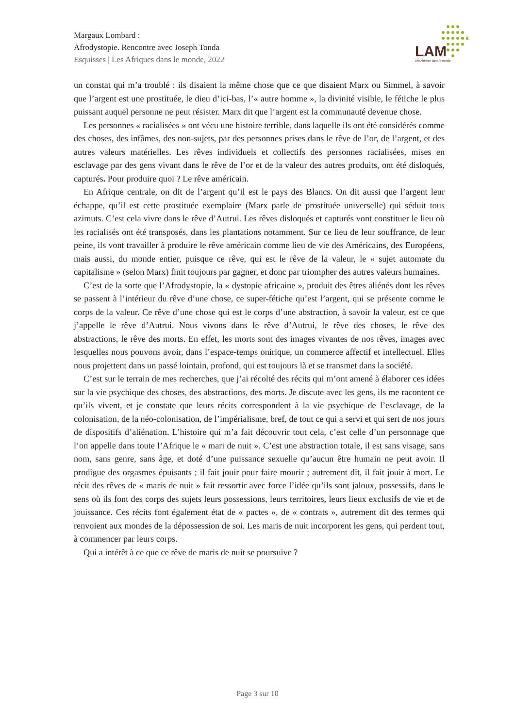Margaux Lombard :
Afrodystopie. Rencontre avec Joseph Tonda
Esquisses | Les Afriques dans le monde, 2022
LAM
Les Afriques dans le monde
un constat qui m’a troublé : ils disaient la même chose que ce que disaient Marx ou Simmel, à savoir que l’argent est une prostituée, le dieu d’ici-bas, l’« autre homme », la divinité visible, le fétiche le plus puissant auquel personne ne peut résister. Marx dit que l’argent est la communauté devenue chose.
Les personnes « racialisées » ont vécu une histoire terrible, dans laquelle ils ont été considérés comme des choses, des infâmes, des non-sujets, par des personnes prises dans le rêve de l’or, de l’argent, et des autres valeurs matérielles. Les rêves individuels et collectifs des personnes racialisées, mises en esclavage par des gens vivant dans le rêve de l’or et de la valeur des autres produits, ont été disloqués, capturés. Pour produire quoi ? Le rêve américain.
En Afrique centrale, on dit de l’argent qu’il est le pays des Blancs. On dit aussi que l’argent leur échappe, qu’il est cette prostituée exemplaire (Marx parle de prostituée universelle) qui séduit tous azimuts. C’est cela vivre dans le rêve d’Autrui. Les rêves disloqués et capturés vont constituer le lieu où les racialisés ont été transposés, dans les plantations notamment. Sur ce lieu de leur souffrance, de leur peine, ils vont travailler à produire le rêve américain comme lieu de vie des Américains, des Européens, mais aussi, du monde entier, puisque ce rêve, qui est le rêve de la valeur, le « sujet automate du capitalisme » (selon Marx) finit toujours par gagner, et donc par triompher des autres valeurs humaines.
C’est de la sorte que l’Afrodystopie, la « dystopie africaine », produit des êtres aliénés dont les rêves se passent à l’intérieur du rêve d’une chose, ce super-fétiche qu’est l’argent, qui se présente comme le corps de la valeur. Ce rêve d’une chose qui est le corps d’une abstraction, à savoir la valeur, est ce que j’appelle le rêve d’Autrui. Nous vivons dans le rêve d’Autrui, le rêve des choses, le rêve des abstractions, le rêve des morts. En effet, les morts sont des images vivantes de nos rêves, images avec lesquelles nous pouvons avoir, dans l’espace-temps onirique, un commerce affectif et intellectuel. Elles nous projettent dans un passé lointain, profond, qui est toujours là et se transmet dans la société.
C’est sur le terrain de mes recherches, que j’ai récolté des récits qui m’ont amené à élaborer ces idées sur la vie psychique des choses, des abstractions, des morts. Je discute avec les gens, ils me racontent ce qu’ils vivent, et je constate que leurs récits correspondent à la vie psychique de l’esclavage, de la colonisation, de la néo-colonisation, de l’impérialisme, bref, de tout ce qui a servi et qui sert de nos jours de dispositifs d’aliénation. L’histoire qui m’a fait découvrir tout cela, c’est celle d’un personnage que l’on appelle dans toute l’Afrique le « mari de nuit ». C’est une abstraction totale, il est sans visage, sans nom, sans genre, sans âge, et doté d’une puissance sexuelle qu’aucun être humain ne peut avoir. Il prodigue des orgasmes épuisants ; il fait jouir pour faire mourir ; autrement dit, il fait jouir à mort. Le récit des rêves de « maris de nuit » fait ressortir avec force l’idée qu’ils sont jaloux, possessifs, dans le sens où ils font des corps des sujets leurs possessions, leurs territoires, leurs lieux exclusifs de vie et de jouissance. Ces récits font également état de « pactes », de « contrats », autrement dit des termes qui renvoient aux mondes de la dépossession de soi. Les maris de nuit incorporent les gens, qui perdent tout, à commencer par leurs corps.
Qui a intérêt à ce que ce rêve de maris de nuit se poursuive ?
Page 3 sur 10